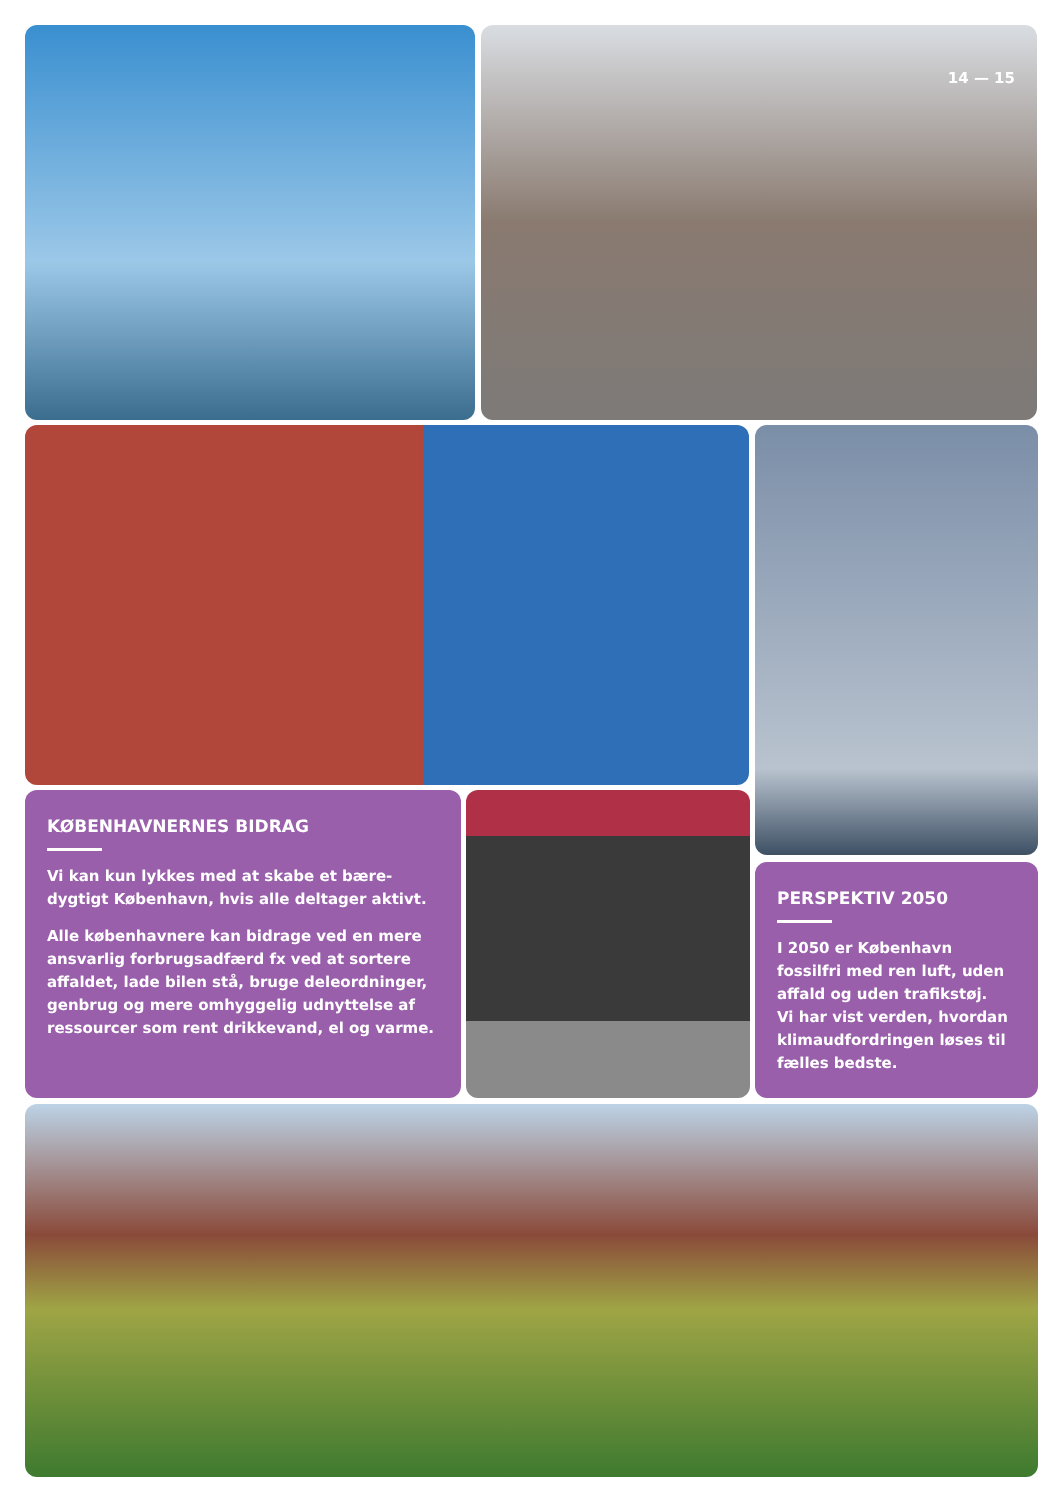14 — 15
KØBENHAVNERNES BIDRAG
Vi kan kun lykkes med at skabe et bære-dygtigt København, hvis alle deltager aktivt.
Alle københavnere kan bidrage ved en mere ansvarlig forbrugsadfærd fx ved at sortere affaldet, lade bilen stå, bruge deleordninger, genbrug og mere omhyggelig udnyttelse af ressourcer som rent drikkevand, el og varme.
PERSPEKTIV 2050
I 2050 er København fossilfri med ren luft, uden affald og uden trafikstøj.
Vi har vist verden, hvordan klimaudfordringen løses til fælles bedste.